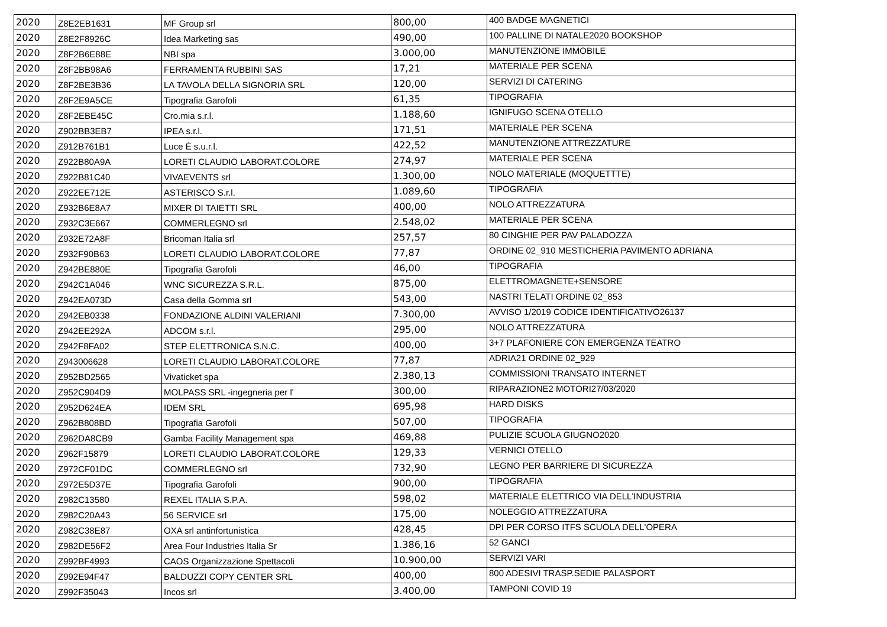| 2020 | Z8E2EB1631 | MF Group srl | 800,00 | 400 BADGE MAGNETICI |
| 2020 | Z8E2F8926C | Idea Marketing sas | 490,00 | 100 PALLINE DI NATALE2020 BOOKSHOP |
| 2020 | Z8F2B6E88E | NBI spa | 3.000,00 | MANUTENZIONE IMMOBILE |
| 2020 | Z8F2BB98A6 | FERRAMENTA RUBBINI SAS | 17,21 | MATERIALE PER SCENA |
| 2020 | Z8F2BE3B36 | LA TAVOLA DELLA SIGNORIA SRL | 120,00 | SERVIZI DI CATERING |
| 2020 | Z8F2E9A5CE | Tipografia Garofoli | 61,35 | TIPOGRAFIA |
| 2020 | Z8F2EBE45C | Cro.mia s.r.l. | 1.188,60 | IGNIFUGO SCENA OTELLO |
| 2020 | Z902BB3EB7 | IPEA s.r.l. | 171,51 | MATERIALE PER SCENA |
| 2020 | Z912B761B1 | Luce È s.u.r.l. | 422,52 | MANUTENZIONE ATTREZZATURE |
| 2020 | Z922B80A9A | LORETI CLAUDIO LABORAT.COLORE | 274,97 | MATERIALE PER SCENA |
| 2020 | Z922B81C40 | VIVAEVENTS srl | 1.300,00 | NOLO MATERIALE (MOQUETTTE) |
| 2020 | Z922EE712E | ASTERISCO S.r.l. | 1.089,60 | TIPOGRAFIA |
| 2020 | Z932B6E8A7 | MIXER DI TAIETTI SRL | 400,00 | NOLO ATTREZZATURA |
| 2020 | Z932C3E667 | COMMERLEGNO srl | 2.548,02 | MATERIALE PER SCENA |
| 2020 | Z932E72A8F | Bricoman Italia srl | 257,57 | 80 CINGHIE PER PAV PALADOZZA |
| 2020 | Z932F90B63 | LORETI CLAUDIO LABORAT.COLORE | 77,87 | ORDINE 02_910 MESTICHERIA PAVIMENTO ADRIANA |
| 2020 | Z942BE880E | Tipografia Garofoli | 46,00 | TIPOGRAFIA |
| 2020 | Z942C1A046 | WNC SICUREZZA S.R.L. | 875,00 | ELETTROMAGNETE+SENSORE |
| 2020 | Z942EA073D | Casa della Gomma srl | 543,00 | NASTRI TELATI ORDINE 02_853 |
| 2020 | Z942EB0338 | FONDAZIONE ALDINI VALERIANI | 7.300,00 | AVVISO 1/2019 CODICE IDENTIFICATIVO26137 |
| 2020 | Z942EE292A | ADCOM s.r.l. | 295,00 | NOLO ATTREZZATURA |
| 2020 | Z942F8FA02 | STEP ELETTRONICA S.N.C. | 400,00 | 3+7 PLAFONIERE CON EMERGENZA TEATRO |
| 2020 | Z943006628 | LORETI CLAUDIO LABORAT.COLORE | 77,87 | ADRIA21 ORDINE 02_929 |
| 2020 | Z952BD2565 | Vivaticket spa | 2.380,13 | COMMISSIONI TRANSATO INTERNET |
| 2020 | Z952C904D9 | MOLPASS SRL -ingegneria per l' | 300,00 | RIPARAZIONE2 MOTORI27/03/2020 |
| 2020 | Z952D624EA | IDEM SRL | 695,98 | HARD DISKS |
| 2020 | Z962B808BD | Tipografia Garofoli | 507,00 | TIPOGRAFIA |
| 2020 | Z962DA8CB9 | Gamba Facility Management spa | 469,88 | PULIZIE SCUOLA GIUGNO2020 |
| 2020 | Z962F15879 | LORETI CLAUDIO LABORAT.COLORE | 129,33 | VERNICI OTELLO |
| 2020 | Z972CF01DC | COMMERLEGNO srl | 732,90 | LEGNO PER BARRIERE DI SICUREZZA |
| 2020 | Z972E5D37E | Tipografia Garofoli | 900,00 | TIPOGRAFIA |
| 2020 | Z982C13580 | REXEL ITALIA S.P.A. | 598,02 | MATERIALE ELETTRICO VIA DELL'INDUSTRIA |
| 2020 | Z982C20A43 | 56 SERVICE srl | 175,00 | NOLEGGIO ATTREZZATURA |
| 2020 | Z982C38E87 | OXA srl antinfortunistica | 428,45 | DPI PER CORSO ITFS SCUOLA DELL'OPERA |
| 2020 | Z982DE56F2 | Area Four Industries Italia Sr | 1.386,16 | 52 GANCI |
| 2020 | Z992BF4993 | CAOS Organizzazione Spettacoli | 10.900,00 | SERVIZI VARI |
| 2020 | Z992E94F47 | BALDUZZI COPY CENTER SRL | 400,00 | 800 ADESIVI TRASP.SEDIE PALASPORT |
| 2020 | Z992F35043 | Incos srl | 3.400,00 | TAMPONI COVID 19 |